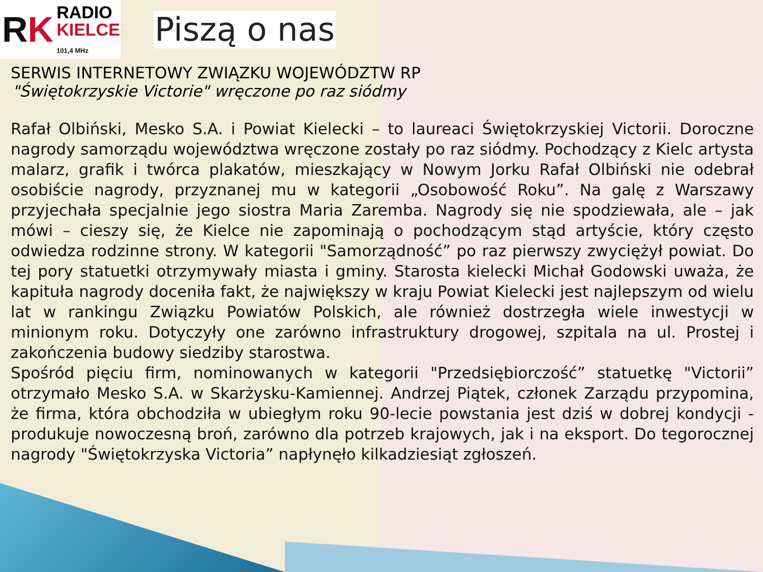RK
RADIO
KIELCE
101,4 MHz
Piszą o nas
SERWIS INTERNETOWY ZWIĄZKU WOJEWÓDZTW RP
"Świętokrzyskie Victorie" wręczone po raz siódmy
Rafał Olbiński, Mesko S.A. i Powiat Kielecki – to laureaci Świętokrzyskiej Victorii. Doroczne nagrody samorządu województwa wręczone zostały po raz siódmy. Pochodzący z Kielc artysta malarz, grafik i twórca plakatów, mieszkający w Nowym Jorku Rafał Olbiński nie odebrał osobiście nagrody, przyznanej mu w kategorii „Osobowość Roku”. Na galę z Warszawy przyjechała specjalnie jego siostra Maria Zaremba. Nagrody się nie spodziewała, ale – jak mówi – cieszy się, że Kielce nie zapominają o pochodzącym stąd artyście, który często odwiedza rodzinne strony. W kategorii "Samorządność” po raz pierwszy zwyciężył powiat. Do tej pory statuetki otrzymywały miasta i gminy. Starosta kielecki Michał Godowski uważa, że kapituła nagrody doceniła fakt, że największy w kraju Powiat Kielecki jest najlepszym od wielu lat w rankingu Związku Powiatów Polskich, ale również dostrzegła wiele inwestycji w minionym roku. Dotyczyły one zarówno infrastruktury drogowej, szpitala na ul. Prostej i zakończenia budowy siedziby starostwa.
Spośród pięciu firm, nominowanych w kategorii "Przedsiębiorczość” statuetkę "Victorii” otrzymało Mesko S.A. w Skarżysku-Kamiennej. Andrzej Piątek, członek Zarządu przypomina, że firma, która obchodziła w ubiegłym roku 90-lecie powstania jest dziś w dobrej kondycji - produkuje nowoczesną broń, zarówno dla potrzeb krajowych, jak i na eksport. Do tegorocznej nagrody "Świętokrzyska Victoria” napłynęło kilkadziesiąt zgłoszeń.